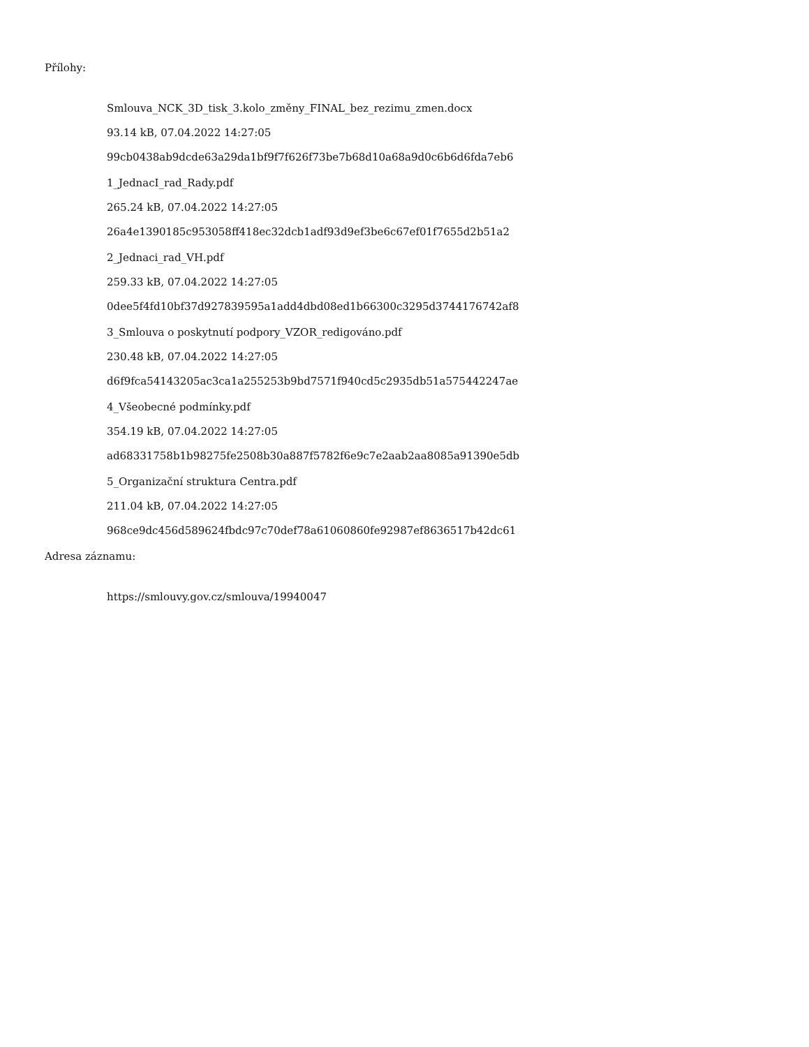Přílohy:
Smlouva_NCK_3D_tisk_3.kolo_změny_FINAL_bez_rezimu_zmen.docx
93.14 kB, 07.04.2022 14:27:05
99cb0438ab9dcde63a29da1bf9f7f626f73be7b68d10a68a9d0c6b6d6fda7eb6
1_JednacI_rad_Rady.pdf
265.24 kB, 07.04.2022 14:27:05
26a4e1390185c953058ff418ec32dcb1adf93d9ef3be6c67ef01f7655d2b51a2
2_Jednaci_rad_VH.pdf
259.33 kB, 07.04.2022 14:27:05
0dee5f4fd10bf37d927839595a1add4dbd08ed1b66300c3295d3744176742af8
3_Smlouva o poskytnutí podpory_VZOR_redigováno.pdf
230.48 kB, 07.04.2022 14:27:05
d6f9fca54143205ac3ca1a255253b9bd7571f940cd5c2935db51a575442247ae
4_Všeobecné podmínky.pdf
354.19 kB, 07.04.2022 14:27:05
ad68331758b1b98275fe2508b30a887f5782f6e9c7e2aab2aa8085a91390e5db
5_Organizační struktura Centra.pdf
211.04 kB, 07.04.2022 14:27:05
968ce9dc456d589624fbdc97c70def78a61060860fe92987ef8636517b42dc61
Adresa záznamu:
https://smlouvy.gov.cz/smlouva/19940047